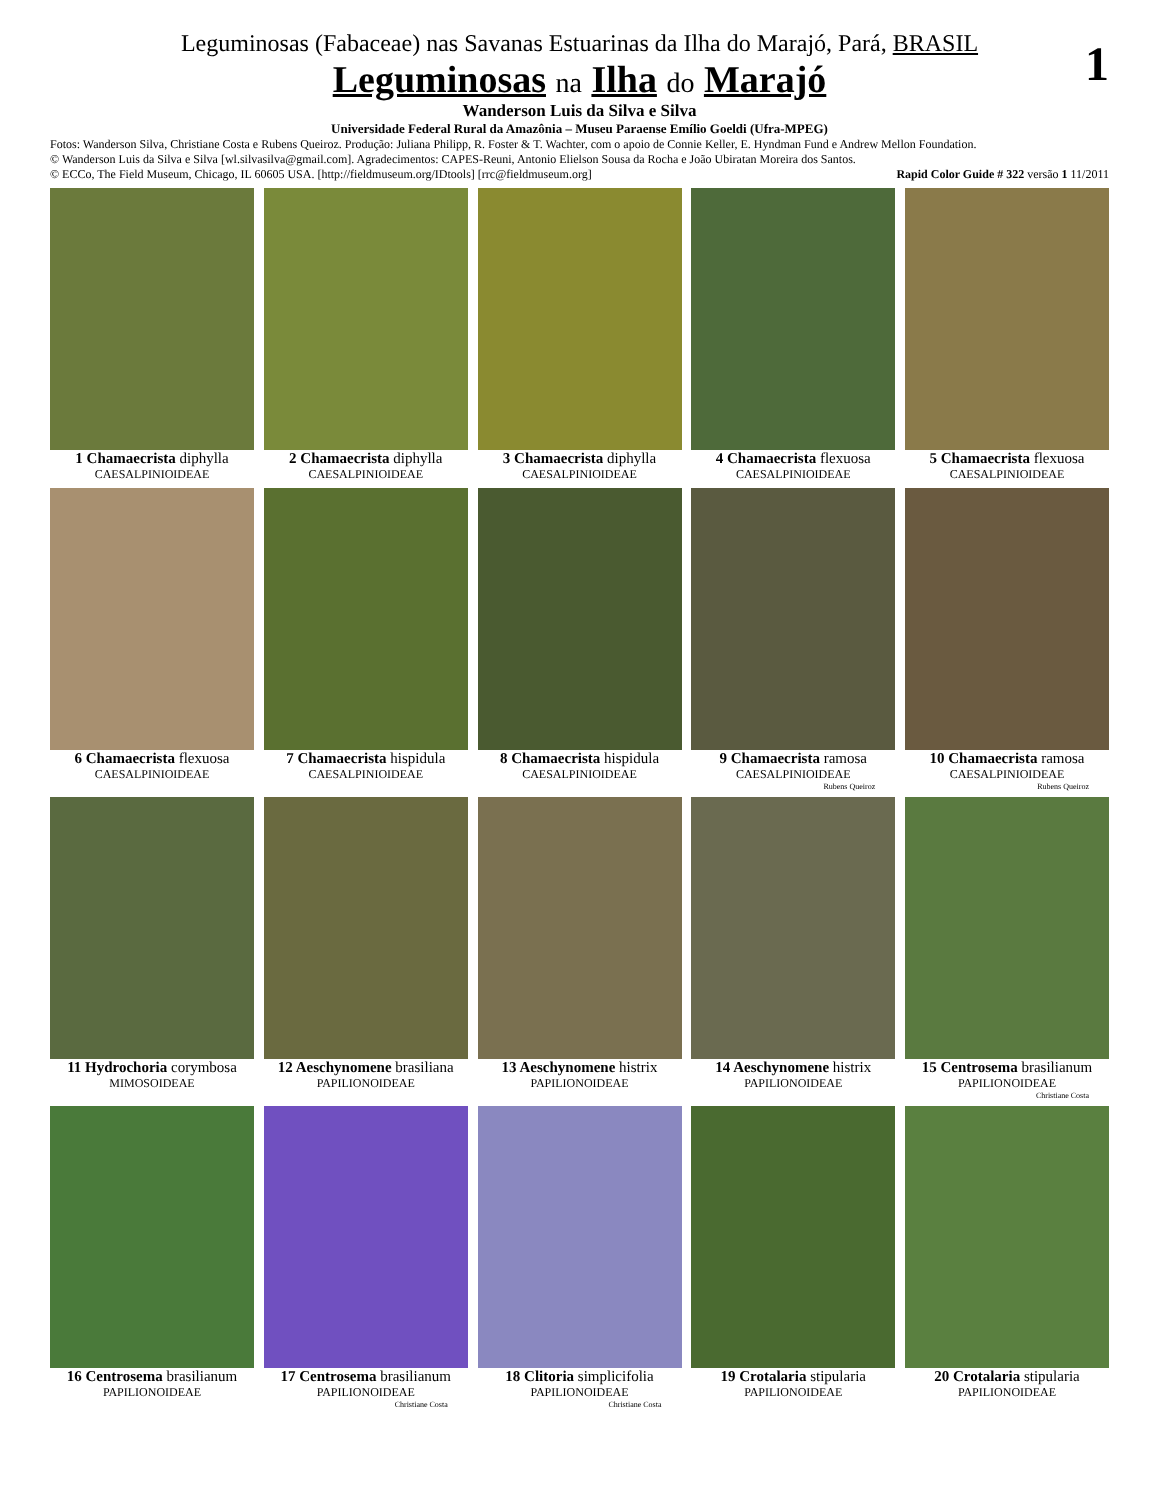1
Leguminosas (Fabaceae) nas Savanas Estuarinas da Ilha do Marajó, Pará, BRASIL
Leguminosas na Ilha do Marajó
Wanderson Luis da Silva e Silva
Universidade Federal Rural da Amazônia – Museu Paraense Emílio Goeldi (Ufra-MPEG)
Fotos: Wanderson Silva, Christiane Costa e Rubens Queiroz. Produção: Juliana Philipp, R. Foster & T. Wachter, com o apoio de Connie Keller, E. Hyndman Fund e Andrew Mellon Foundation.
© Wanderson Luis da Silva e Silva [wl.silvasilva@gmail.com]. Agradecimentos: CAPES-Reuni, Antonio Elielson Sousa da Rocha e João Ubiratan Moreira dos Santos.
© ECCo, The Field Museum, Chicago, IL 60605 USA. [http://fieldmuseum.org/IDtools] [rrc@fieldmuseum.org] Rapid Color Guide # 322 versão 1 11/2011
1 Chamaecrista diphylla
CAESALPINIOIDEAE
2 Chamaecrista diphylla
CAESALPINIOIDEAE
3 Chamaecrista diphylla
CAESALPINIOIDEAE
4 Chamaecrista flexuosa
CAESALPINIOIDEAE
5 Chamaecrista flexuosa
CAESALPINIOIDEAE
6 Chamaecrista flexuosa
CAESALPINIOIDEAE
7 Chamaecrista hispidula
CAESALPINIOIDEAE
8 Chamaecrista hispidula
CAESALPINIOIDEAE
9 Chamaecrista ramosa
CAESALPINIOIDEAE
Rubens Queiroz
10 Chamaecrista ramosa
CAESALPINIOIDEAE
Rubens Queiroz
11 Hydrochoria corymbosa
MIMOSOIDEAE
12 Aeschynomene brasiliana
PAPILIONOIDEAE
13 Aeschynomene histrix
PAPILIONOIDEAE
14 Aeschynomene histrix
PAPILIONOIDEAE
15 Centrosema brasilianum
PAPILIONOIDEAE
Christiane Costa
16 Centrosema brasilianum
PAPILIONOIDEAE
17 Centrosema brasilianum
PAPILIONOIDEAE
Christiane Costa
18 Clitoria simplicifolia
PAPILIONOIDEAE
Christiane Costa
19 Crotalaria stipularia
PAPILIONOIDEAE
20 Crotalaria stipularia
PAPILIONOIDEAE